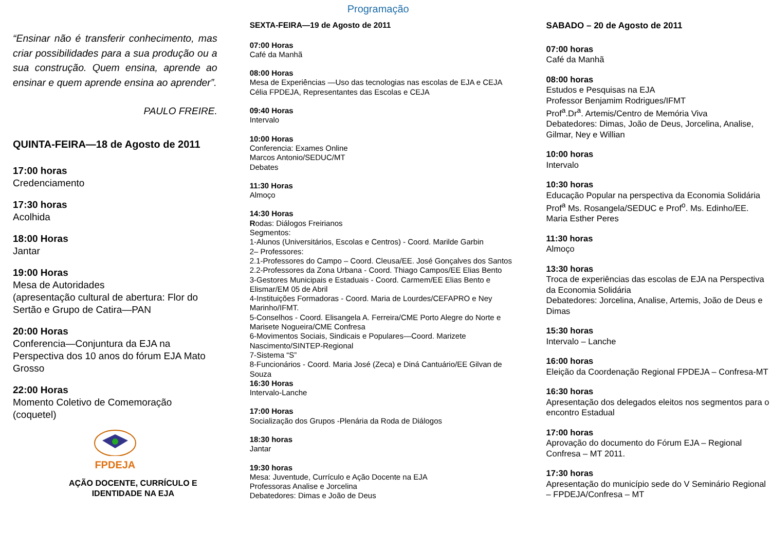“Ensinar não é transferir conhecimento, mas criar possibilidades para a sua produção ou a sua construção. Quem ensina, aprende ao ensinar e quem aprende ensina ao aprender”.
PAULO FREIRE.
QUINTA-FEIRA—18 de Agosto de 2011
17:00 horas
Credenciamento
17:30 horas
Acolhida
18:00 Horas
Jantar
19:00 Horas
Mesa de Autoridades
(apresentação cultural de abertura: Flor do Sertão e Grupo de Catira—PAN
20:00 Horas
Conferencia—Conjuntura da EJA na Perspectiva dos 10 anos do fórum EJA Mato Grosso
22:00 Horas
Momento Coletivo de Comemoração (coquetel)
FPDEJA
AÇÃO DOCENTE, CURRÍCULO E IDENTIDADE NA EJA
Programação
SEXTA-FEIRA—19 de Agosto de 2011
07:00 Horas
Café da Manhã
08:00 Horas
Mesa de Experiências —Uso das tecnologias nas escolas de EJA e CEJA
Célia FPDEJA, Representantes das Escolas e CEJA
09:40 Horas
Intervalo
10:00 Horas
Conferencia: Exames Online
Marcos Antonio/SEDUC/MT
Debates
11:30 Horas
Almoço
14:30 Horas
Rodas: Diálogos Freirianos
Segmentos:
1-Alunos (Universitários, Escolas e Centros) - Coord. Marilde Garbin
2– Professores:
2.1-Professores do Campo – Coord. Cleusa/EE. José Gonçalves dos Santos
2.2-Professores da Zona Urbana - Coord. Thiago Campos/EE Elias Bento
3-Gestores Municipais e Estaduais - Coord. Carmem/EE Elias Bento e Elismar/EM 05 de Abril
4-Instituições Formadoras - Coord. Maria de Lourdes/CEFAPRO e Ney Marinho/IFMT.
5-Conselhos - Coord. Elisangela A. Ferreira/CME Porto Alegre do Norte e Marisete Nogueira/CME Confresa
6-Movimentos Sociais, Sindicais e Populares—Coord. Marizete Nascimento/SINTEP-Regional
7-Sistema “S”
8-Funcionários - Coord. Maria José (Zeca) e Diná Cantuário/EE Gilvan de Souza
16:30 Horas
Intervalo-Lanche
17:00 Horas
Socialização dos Grupos -Plenária da Roda de Diálogos
18:30 horas
Jantar
19:30 horas
Mesa: Juventude, Currículo e Ação Docente na EJA
Professoras Analise e Jorcelina
Debatedores: Dimas e João de Deus
SABADO – 20 de Agosto de 2011
07:00 horas
Café da Manhã
08:00 horas
Estudos e Pesquisas na EJA
Professor Benjamim Rodrigues/IFMT
Prof<sup>a</sup>.Dr<sup>a</sup>. Artemis/Centro de Memória Viva
Debatedores: Dimas, João de Deus, Jorcelina, Analise, Gilmar, Ney e Willian
10:00 horas
Intervalo
10:30 horas
Educação Popular na perspectiva da Economia Solidária
Prof<sup>a</sup> Ms. Rosangela/SEDUC e Prof<sup>o</sup>. Ms. Edinho/EE. Maria Esther Peres
11:30 horas
Almoço
13:30 horas
Troca de experiências das escolas de EJA na Perspectiva da Economia Solidária
Debatedores: Jorcelina, Analise, Artemis, João de Deus e Dimas
15:30 horas
Intervalo – Lanche
16:00 horas
Eleição da Coordenação Regional FPDEJA – Confresa-MT
16:30 horas
Apresentação dos delegados eleitos nos segmentos para o encontro Estadual
17:00 horas
Aprovação do documento do Fórum EJA – Regional Confresa – MT 2011.
17:30 horas
Apresentação do município sede do V Seminário Regional – FPDEJA/Confresa – MT